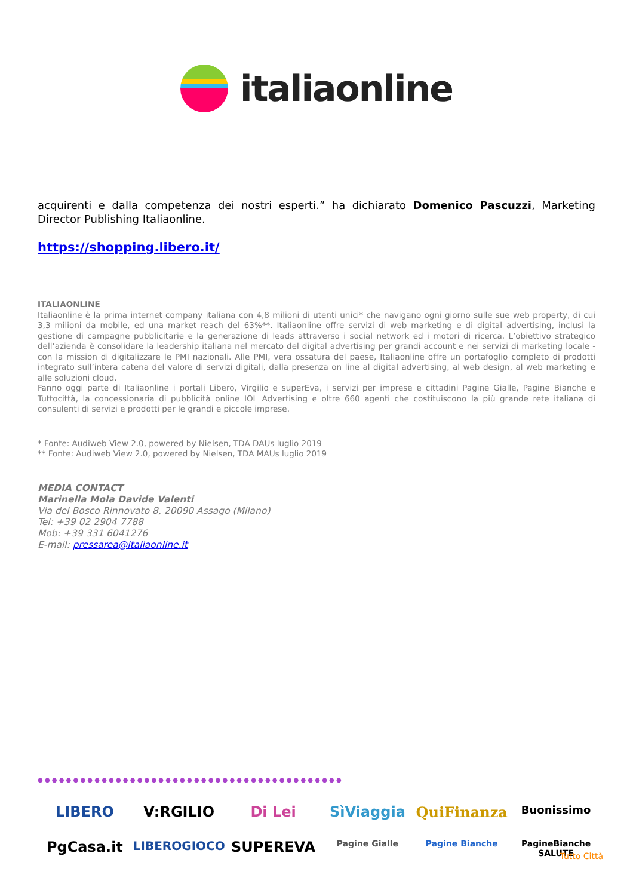italiaonline
acquirenti e dalla competenza dei nostri esperti.” ha dichiarato Domenico Pascuzzi, Marketing Director Publishing Italiaonline.
https://shopping.libero.it/
ITALIAONLINE
Italiaonline è la prima internet company italiana con 4,8 milioni di utenti unici* che navigano ogni giorno sulle sue web property, di cui 3,3 milioni da mobile, ed una market reach del 63%**. Italiaonline offre servizi di web marketing e di digital advertising, inclusi la gestione di campagne pubblicitarie e la generazione di leads attraverso i social network ed i motori di ricerca. L’obiettivo strategico dell’azienda è consolidare la leadership italiana nel mercato del digital advertising per grandi account e nei servizi di marketing locale - con la mission di digitalizzare le PMI nazionali. Alle PMI, vera ossatura del paese, Italiaonline offre un portafoglio completo di prodotti integrato sull’intera catena del valore di servizi digitali, dalla presenza on line al digital advertising, al web design, al web marketing e alle soluzioni cloud.
Fanno oggi parte di Italiaonline i portali Libero, Virgilio e superEva, i servizi per imprese e cittadini Pagine Gialle, Pagine Bianche e Tuttocittà, la concessionaria di pubblicità online IOL Advertising e oltre 660 agenti che costituiscono la più grande rete italiana di consulenti di servizi e prodotti per le grandi e piccole imprese.
* Fonte: Audiweb View 2.0, powered by Nielsen, TDA DAUs luglio 2019
** Fonte: Audiweb View 2.0, powered by Nielsen, TDA MAUs luglio 2019
MEDIA CONTACT
Marinella Mola Davide Valenti
Via del Bosco Rinnovato 8, 20090 Assago (Milano)
Tel: +39 02 2904 7788
Mob: +39 331 6041276
E-mail: pressarea@italiaonline.it
● ● ● ● ● ● ● ● ● ● ● ● ● ● ● ● ● ● ● ● ● ● ● ● ● ● ● ● ● ● ● ● ● ● ● ● ● ● ● ● ● ● ●
LIBERO
V:RGILIO
Di Lei
SìViaggia
QuiFinanza
Buonissimo
PgCasa.it
LIBEROGIOCO
SUPEREVA
Pagine Gialle
Pagine Bianche
PagineBianche SALUTE
Tutto Città